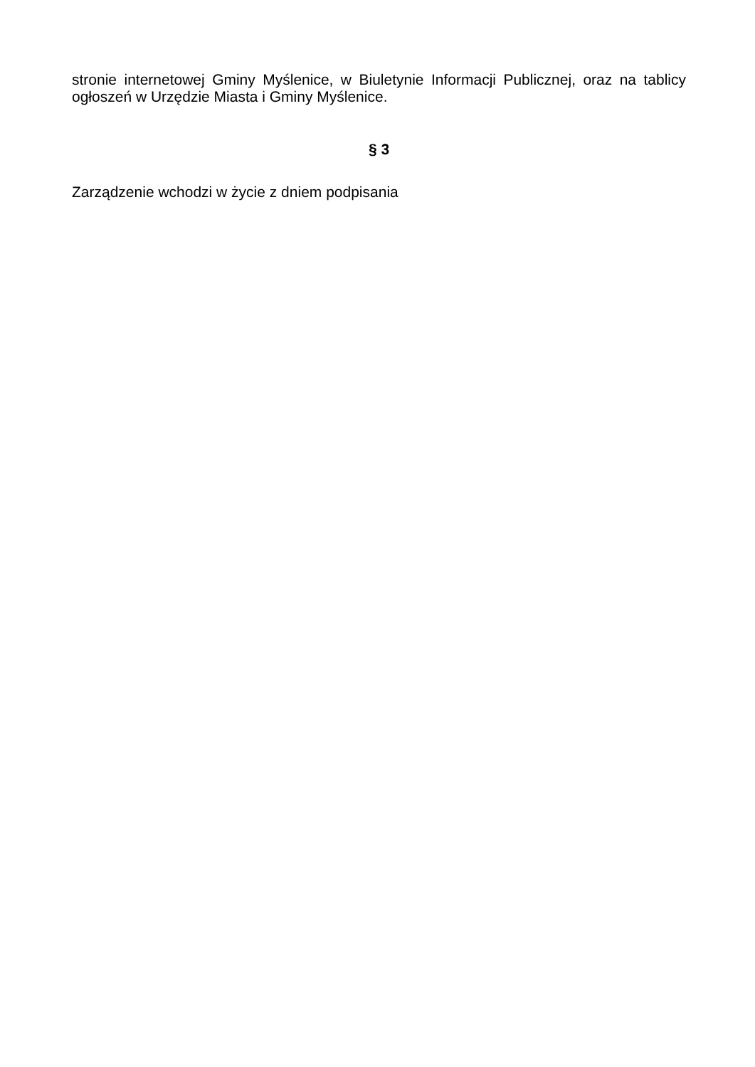stronie internetowej Gminy Myślenice, w Biuletynie Informacji Publicznej, oraz na tablicy ogłoszeń w Urzędzie Miasta i Gminy Myślenice.
§ 3
Zarządzenie wchodzi w życie z dniem podpisania